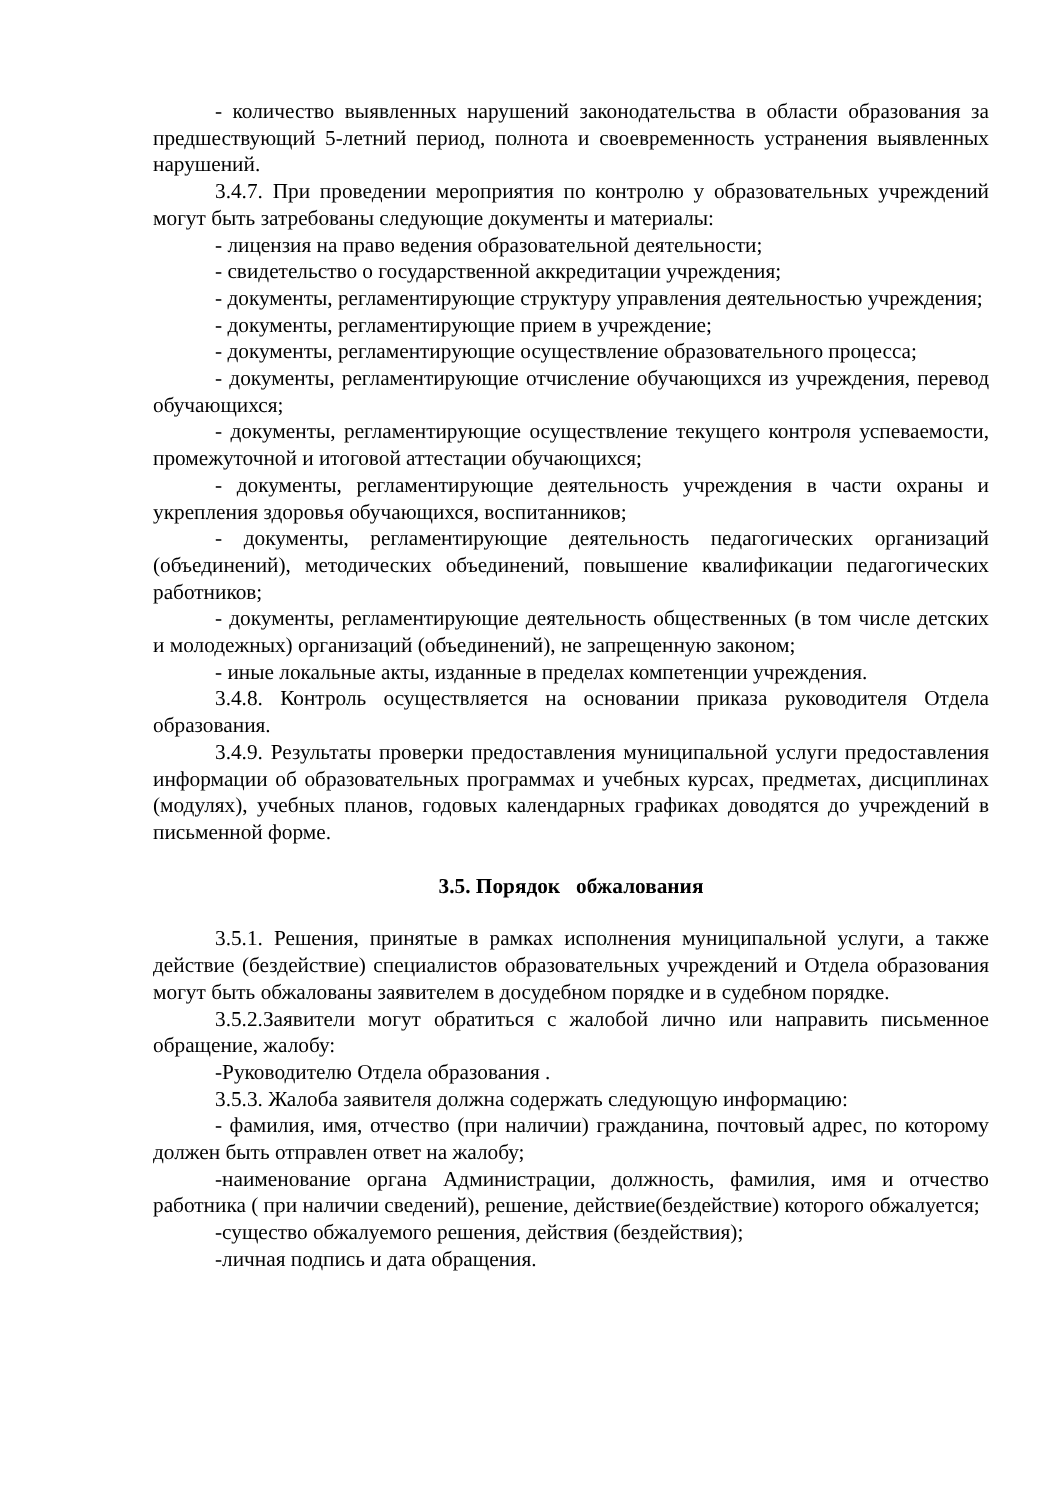- количество выявленных нарушений законодательства в области образования за предшествующий 5-летний период, полнота и своевременность устранения выявленных нарушений.
3.4.7. При проведении мероприятия по контролю у образовательных учреждений могут быть затребованы следующие документы и материалы:
- лицензия на право ведения образовательной деятельности;
- свидетельство о государственной аккредитации учреждения;
- документы, регламентирующие структуру управления деятельностью учреждения;
- документы, регламентирующие прием в учреждение;
- документы, регламентирующие осуществление образовательного процесса;
- документы, регламентирующие отчисление обучающихся из учреждения, перевод обучающихся;
- документы, регламентирующие осуществление текущего контроля успеваемости, промежуточной и итоговой аттестации обучающихся;
- документы, регламентирующие деятельность учреждения в части охраны и укрепления здоровья обучающихся, воспитанников;
- документы, регламентирующие деятельность педагогических организаций (объединений), методических объединений, повышение квалификации педагогических работников;
- документы, регламентирующие деятельность общественных (в том числе детских и молодежных) организаций (объединений), не запрещенную законом;
- иные локальные акты, изданные в пределах компетенции учреждения.
3.4.8. Контроль осуществляется на основании приказа руководителя Отдела образования.
3.4.9. Результаты проверки предоставления муниципальной услуги предоставления информации об образовательных программах и учебных курсах, предметах, дисциплинах (модулях), учебных планов, годовых календарных графиках доводятся до учреждений в письменной форме.
3.5. Порядок обжалования
3.5.1. Решения, принятые в рамках исполнения муниципальной услуги, а также действие (бездействие) специалистов образовательных учреждений и Отдела образования могут быть обжалованы заявителем в досудебном порядке и в судебном порядке.
3.5.2.Заявители могут обратиться с жалобой лично или направить письменное обращение, жалобу:
-Руководителю Отдела образования .
3.5.3. Жалоба заявителя должна содержать следующую информацию:
- фамилия, имя, отчество (при наличии) гражданина, почтовый адрес, по которому должен быть отправлен ответ на жалобу;
-наименование органа Администрации, должность, фамилия, имя и отчество работника ( при наличии сведений), решение, действие(бездействие) которого обжалуется;
-существо обжалуемого решения, действия (бездействия);
-личная подпись и дата обращения.